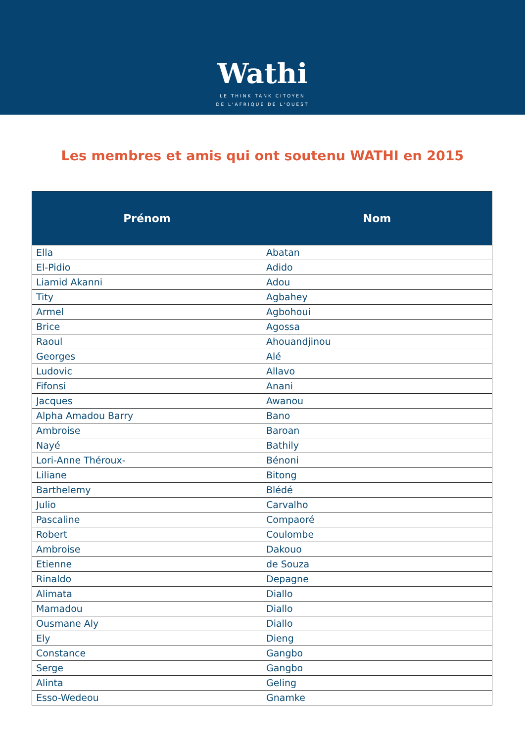Wathi
LE THINK TANK CITOYEN
DE L'AFRIQUE DE L'OUEST
Les membres et amis qui ont soutenu WATHI en 2015
| Prénom | Nom |
| --- | --- |
| Ella | Abatan |
| El-Pidio | Adido |
| Liamid Akanni | Adou |
| Tity | Agbahey |
| Armel | Agbohoui |
| Brice | Agossa |
| Raoul | Ahouandjinou |
| Georges | Alé |
| Ludovic | Allavo |
| Fifonsi | Anani |
| Jacques | Awanou |
| Alpha Amadou Barry | Bano |
| Ambroise | Baroan |
| Nayé | Bathily |
| Lori-Anne Théroux- | Bénoni |
| Liliane | Bitong |
| Barthelemy | Blédé |
| Julio | Carvalho |
| Pascaline | Compaoré |
| Robert | Coulombe |
| Ambroise | Dakouo |
| Etienne | de Souza |
| Rinaldo | Depagne |
| Alimata | Diallo |
| Mamadou | Diallo |
| Ousmane Aly | Diallo |
| Ely | Dieng |
| Constance | Gangbo |
| Serge | Gangbo |
| Alinta | Geling |
| Esso-Wedeou | Gnamke |